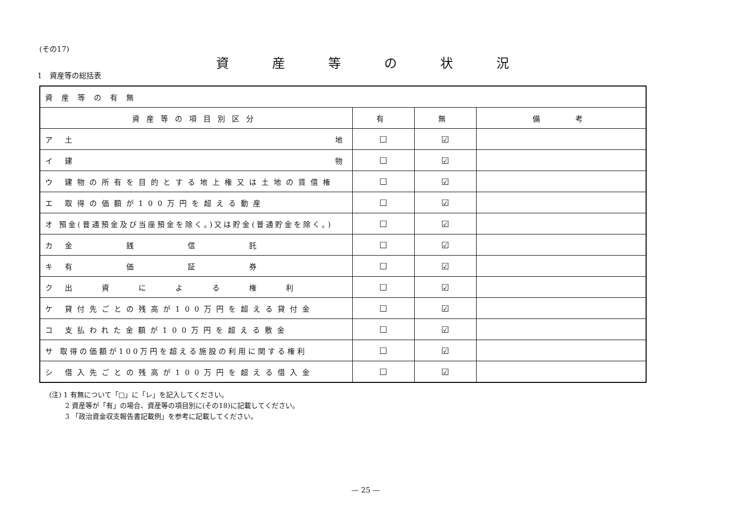(その17)
資産等の状況
1　資産等の総括表
| 資産等の有無 | | | |
| 資産等の項目別区分 | 有 | 無 | 備 考 |
| ア 土 地 | ☐ | ☑ | |
| イ 建 物 | ☐ | ☑ | |
| ウ 建物の所有を目的とする地上権又は土地の賃借権 | ☐ | ☑ | |
| エ 取得の価額が100万円を超える動産 | ☐ | ☑ | |
| オ 預金(普通預金及び当座預金を除く。)又は貯金(普通貯金を除く。) | ☐ | ☑ | |
| カ 金 銭 信 託 | ☐ | ☑ | |
| キ 有 価 証 券 | ☐ | ☑ | |
| ク 出 資 に よ る 権 利 | ☐ | ☑ | |
| ケ 貸付先ごとの残高が100万円を超える貸付金 | ☐ | ☑ | |
| コ 支払われた金額が100万円を超える敷金 | ☐ | ☑ | |
| サ 取得の価額が100万円を超える施設の利用に関する権利 | ☐ | ☑ | |
| シ 借入先ごとの残高が100万円を超える借入金 | ☐ | ☑ | |
(注) 1 有無について「□」に「レ」を記入してください。
　　 2 資産等が「有」の場合、資産等の項目別に(その18)に記載してください。
　　 3 「政治資金収支報告書記載例」を参考に記載してください。
— 25 —